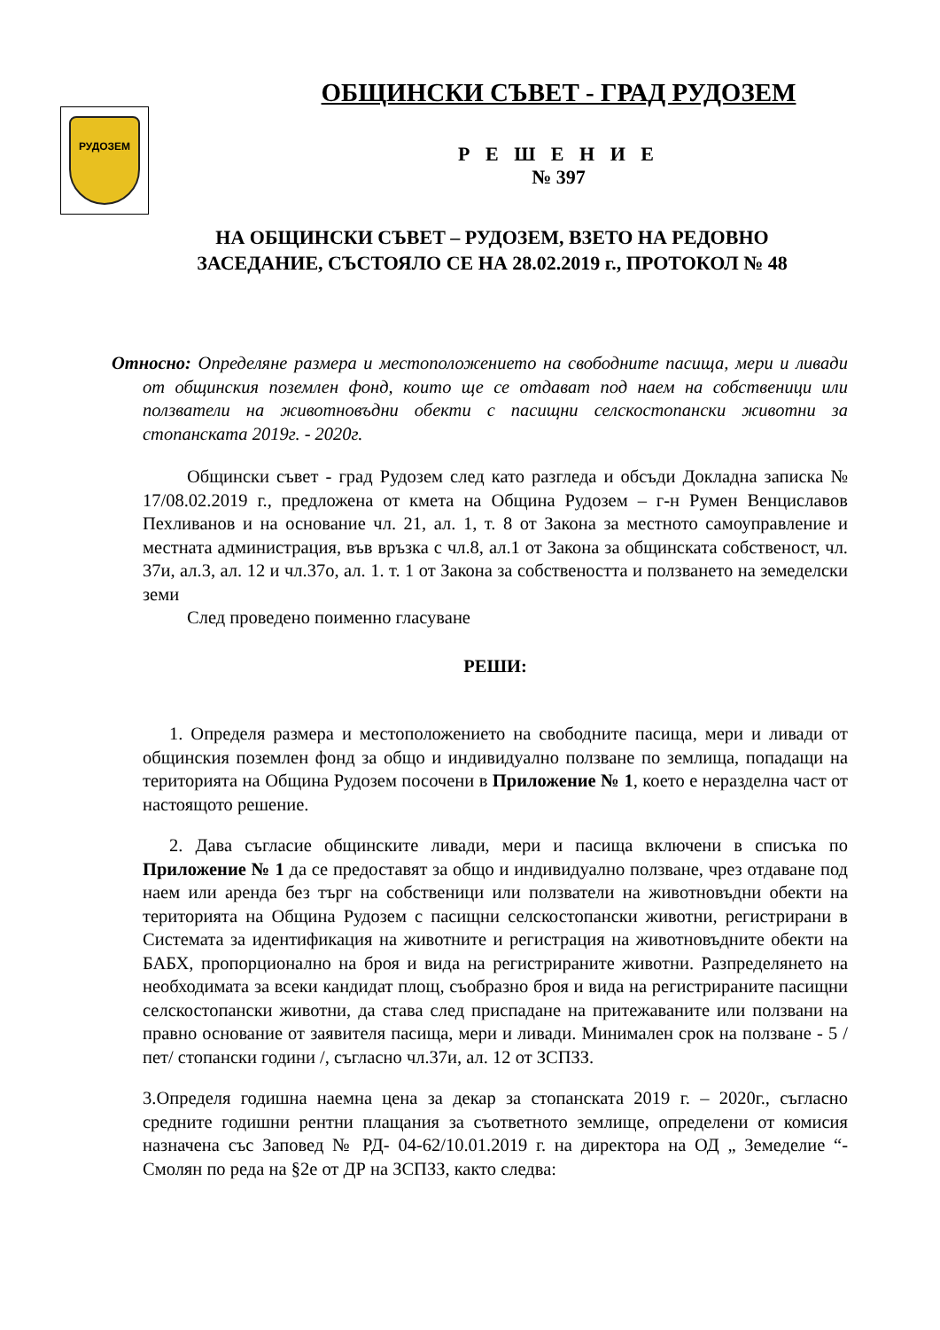РУДОЗЕМ
ОБЩИНСКИ СЪВЕТ - ГРАД РУДОЗЕМ
Р Е Ш Е Н И Е
№ 397
НА ОБЩИНСКИ СЪВЕТ – РУДОЗЕМ, ВЗЕТО НА РЕДОВНО
ЗАСЕДАНИЕ, СЪСТОЯЛО СЕ НА 28.02.2019 г., ПРОТОКОЛ № 48
Относно: Определяне размера и местоположението на свободните пасища, мери и ливади от общинския поземлен фонд, които ще се отдават под наем на собственици или ползватели на животновъдни обекти с пасищни селскостопански животни за стопанската 2019г. - 2020г.
Общински съвет - град Рудозем след като разгледа и обсъди Докладна записка № 17/08.02.2019 г., предложена от кмета на Община Рудозем – г-н Румен Венциславов Пехливанов и на основание чл. 21, ал. 1, т. 8 от Закона за местното самоуправление и местната администрация, във връзка с чл.8, ал.1 от Закона за общинската собственост, чл. 37и, ал.3, ал. 12 и чл.37о, ал. 1. т. 1 от Закона за собствеността и ползването на земеделски земи
След проведено поименно гласуване
РЕШИ:
1. Определя размера и местоположението на свободните пасища, мери и ливади от общинския поземлен фонд за общо и индивидуално ползване по землища, попадащи на територията на Община Рудозем посочени в Приложение № 1, което е неразделна част от настоящото решение.
2. Дава съгласие общинските ливади, мери и пасища включени в списъка по Приложение № 1 да се предоставят за общо и индивидуално ползване, чрез отдаване под наем или аренда без търг на собственици или ползватели на животновъдни обекти на територията на Община Рудозем с пасищни селскостопански животни, регистрирани в Системата за идентификация на животните и регистрация на животновъдните обекти на БАБХ, пропорционално на броя и вида на регистрираните животни. Разпределянето на необходимата за всеки кандидат площ, съобразно броя и вида на регистрираните пасищни селскостопански животни, да става след приспадане на притежаваните или ползвани на правно основание от заявителя пасища, мери и ливади. Минимален срок на ползване - 5 /пет/ стопански години /, съгласно чл.37и, ал. 12 от ЗСПЗЗ.
3.Определя годишна наемна цена за декар за стопанската 2019 г. – 2020г., съгласно средните годишни рентни плащания за съответното землище, определени от комисия назначена със Заповед № РД- 04-62/10.01.2019 г. на директора на ОД „ Земеделие “- Смолян по реда на §2е от ДР на ЗСПЗЗ, както следва: